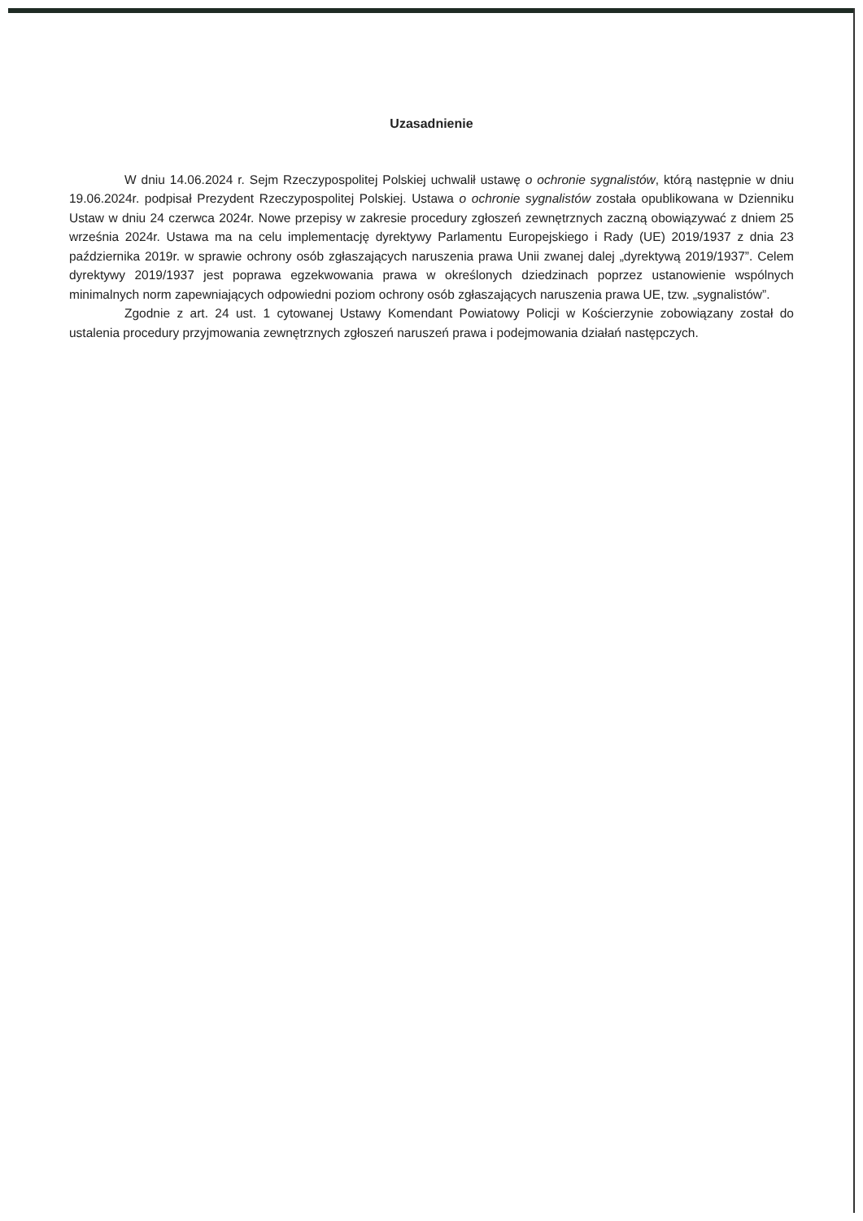Uzasadnienie
W dniu 14.06.2024 r. Sejm Rzeczypospolitej Polskiej uchwalił ustawę o ochronie sygnalistów, którą następnie w dniu 19.06.2024r. podpisał Prezydent Rzeczypospolitej Polskiej. Ustawa o ochronie sygnalistów została opublikowana w Dzienniku Ustaw w dniu 24 czerwca 2024r. Nowe przepisy w zakresie procedury zgłoszeń zewnętrznych zaczną obowiązywać z dniem 25 września 2024r. Ustawa ma na celu implementację dyrektywy Parlamentu Europejskiego i Rady (UE) 2019/1937 z dnia 23 października 2019r. w sprawie ochrony osób zgłaszających naruszenia prawa Unii zwanej dalej „dyrektywą 2019/1937”. Celem dyrektywy 2019/1937 jest poprawa egzekwowania prawa w określonych dziedzinach poprzez ustanowienie wspólnych minimalnych norm zapewniających odpowiedni poziom ochrony osób zgłaszających naruszenia prawa UE, tzw. „sygnalistów”.
Zgodnie z art. 24 ust. 1 cytowanej Ustawy Komendant Powiatowy Policji w Kościerzynie zobowiązany został do ustalenia procedury przyjmowania zewnętrznych zgłoszeń naruszeń prawa i podejmowania działań następczych.